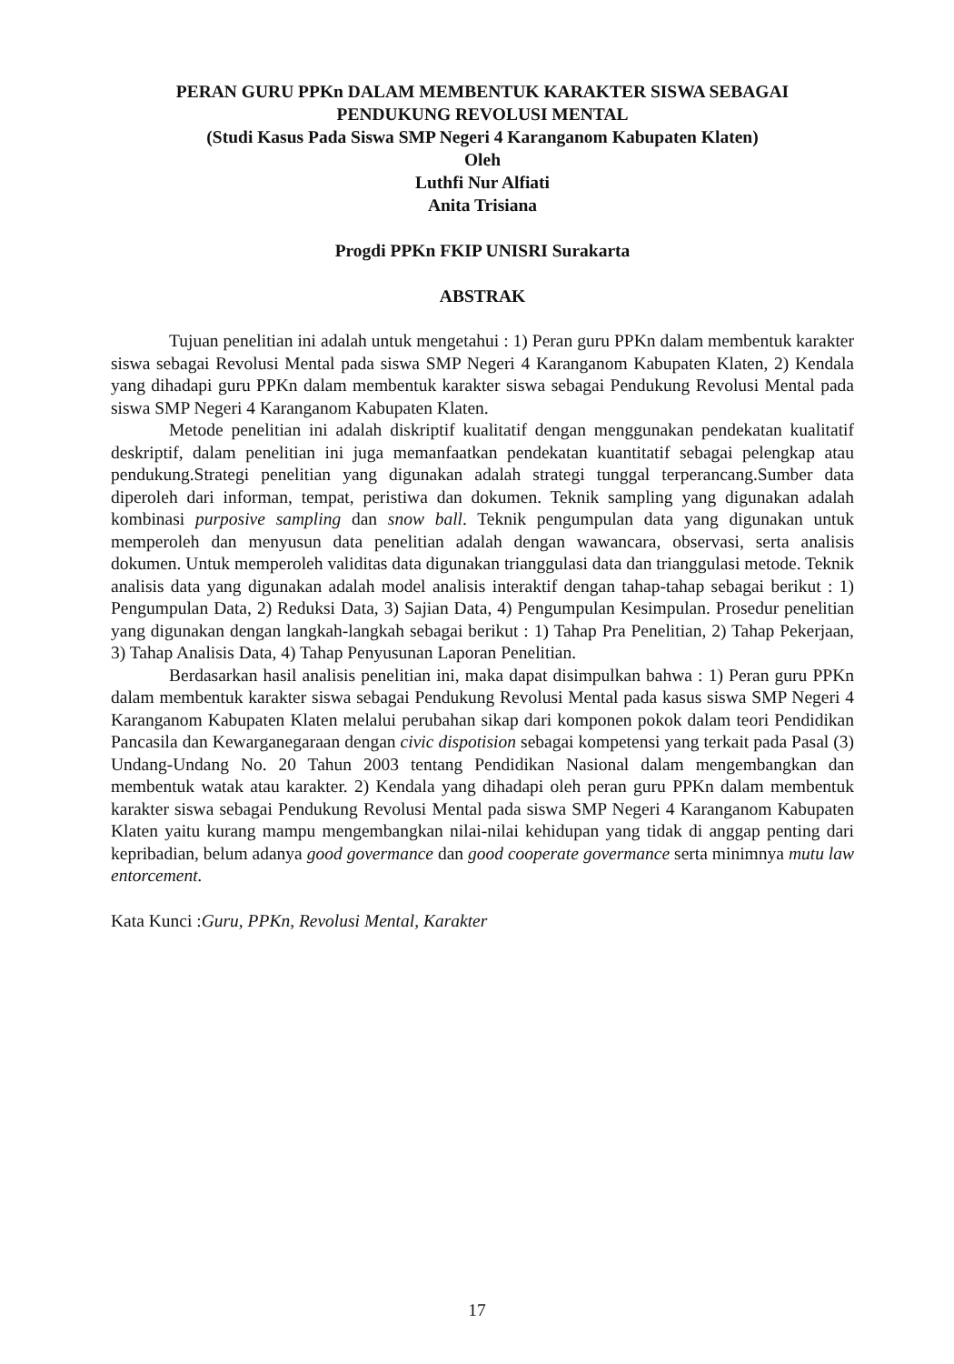PERAN GURU PPKn DALAM MEMBENTUK KARAKTER SISWA SEBAGAI
PENDUKUNG REVOLUSI MENTAL
(Studi Kasus Pada Siswa SMP Negeri 4 Karanganom Kabupaten Klaten)
Oleh
Luthfi Nur Alfiati
Anita Trisiana
Progdi PPKn FKIP UNISRI Surakarta
ABSTRAK
Tujuan penelitian ini adalah untuk mengetahui : 1) Peran guru PPKn dalam membentuk karakter siswa sebagai Revolusi Mental pada siswa SMP Negeri 4 Karanganom Kabupaten Klaten, 2) Kendala yang dihadapi guru PPKn dalam membentuk karakter siswa sebagai Pendukung Revolusi Mental pada siswa SMP Negeri 4 Karanganom Kabupaten Klaten.
Metode penelitian ini adalah diskriptif kualitatif dengan menggunakan pendekatan kualitatif deskriptif, dalam penelitian ini juga memanfaatkan pendekatan kuantitatif sebagai pelengkap atau pendukung.Strategi penelitian yang digunakan adalah strategi tunggal terperancang.Sumber data diperoleh dari informan, tempat, peristiwa dan dokumen. Teknik sampling yang digunakan adalah kombinasi purposive sampling dan snow ball. Teknik pengumpulan data yang digunakan untuk memperoleh dan menyusun data penelitian adalah dengan wawancara, observasi, serta analisis dokumen. Untuk memperoleh validitas data digunakan trianggulasi data dan trianggulasi metode. Teknik analisis data yang digunakan adalah model analisis interaktif dengan tahap-tahap sebagai berikut : 1) Pengumpulan Data, 2) Reduksi Data, 3) Sajian Data, 4) Pengumpulan Kesimpulan. Prosedur penelitian yang digunakan dengan langkah-langkah sebagai berikut : 1) Tahap Pra Penelitian, 2) Tahap Pekerjaan, 3) Tahap Analisis Data, 4) Tahap Penyusunan Laporan Penelitian.
Berdasarkan hasil analisis penelitian ini, maka dapat disimpulkan bahwa : 1) Peran guru PPKn dalam membentuk karakter siswa sebagai Pendukung Revolusi Mental pada kasus siswa SMP Negeri 4 Karanganom Kabupaten Klaten melalui perubahan sikap dari komponen pokok dalam teori Pendidikan Pancasila dan Kewarganegaraan dengan civic dispotision sebagai kompetensi yang terkait pada Pasal (3) Undang-Undang No. 20 Tahun 2003 tentang Pendidikan Nasional dalam mengembangkan dan membentuk watak atau karakter. 2) Kendala yang dihadapi oleh peran guru PPKn dalam membentuk karakter siswa sebagai Pendukung Revolusi Mental pada siswa SMP Negeri 4 Karanganom Kabupaten Klaten yaitu kurang mampu mengembangkan nilai-nilai kehidupan yang tidak di anggap penting dari kepribadian, belum adanya good govermance dan good cooperate govermance serta minimnya mutu law entorcement.
Kata Kunci :Guru, PPKn, Revolusi Mental, Karakter
17